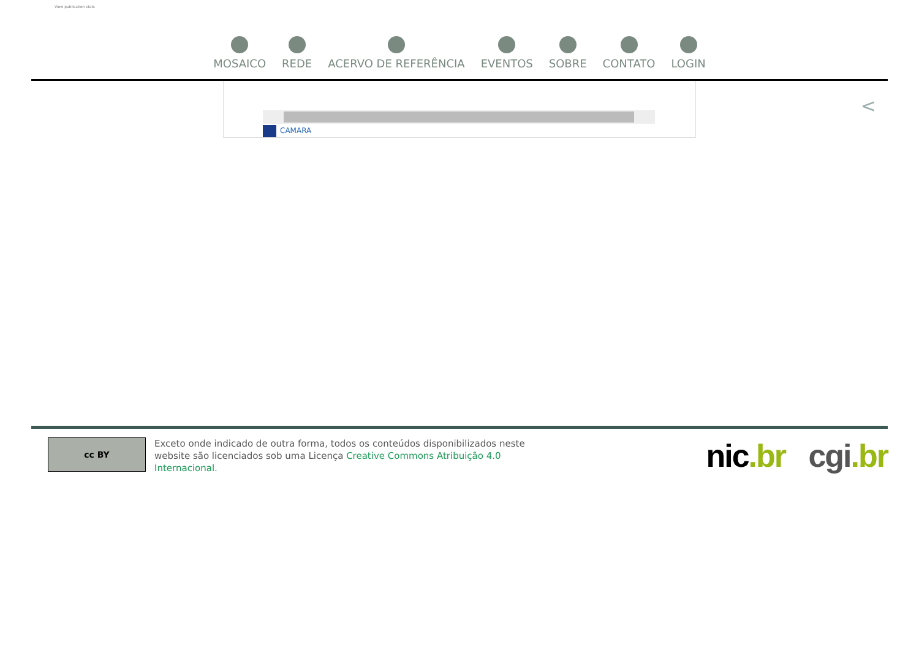View publication stats
MOSAICO REDE ACERVO DE REFERÊNCIA EVENTOS SOBRE CONTATO LOGIN
CAMARA
<
cc BY
Exceto onde indicado de outra forma, todos os conteúdos disponibilizados neste website são licenciados sob uma Licença Creative Commons Atribuição 4.0 Internacional.
nic.br cgi.br